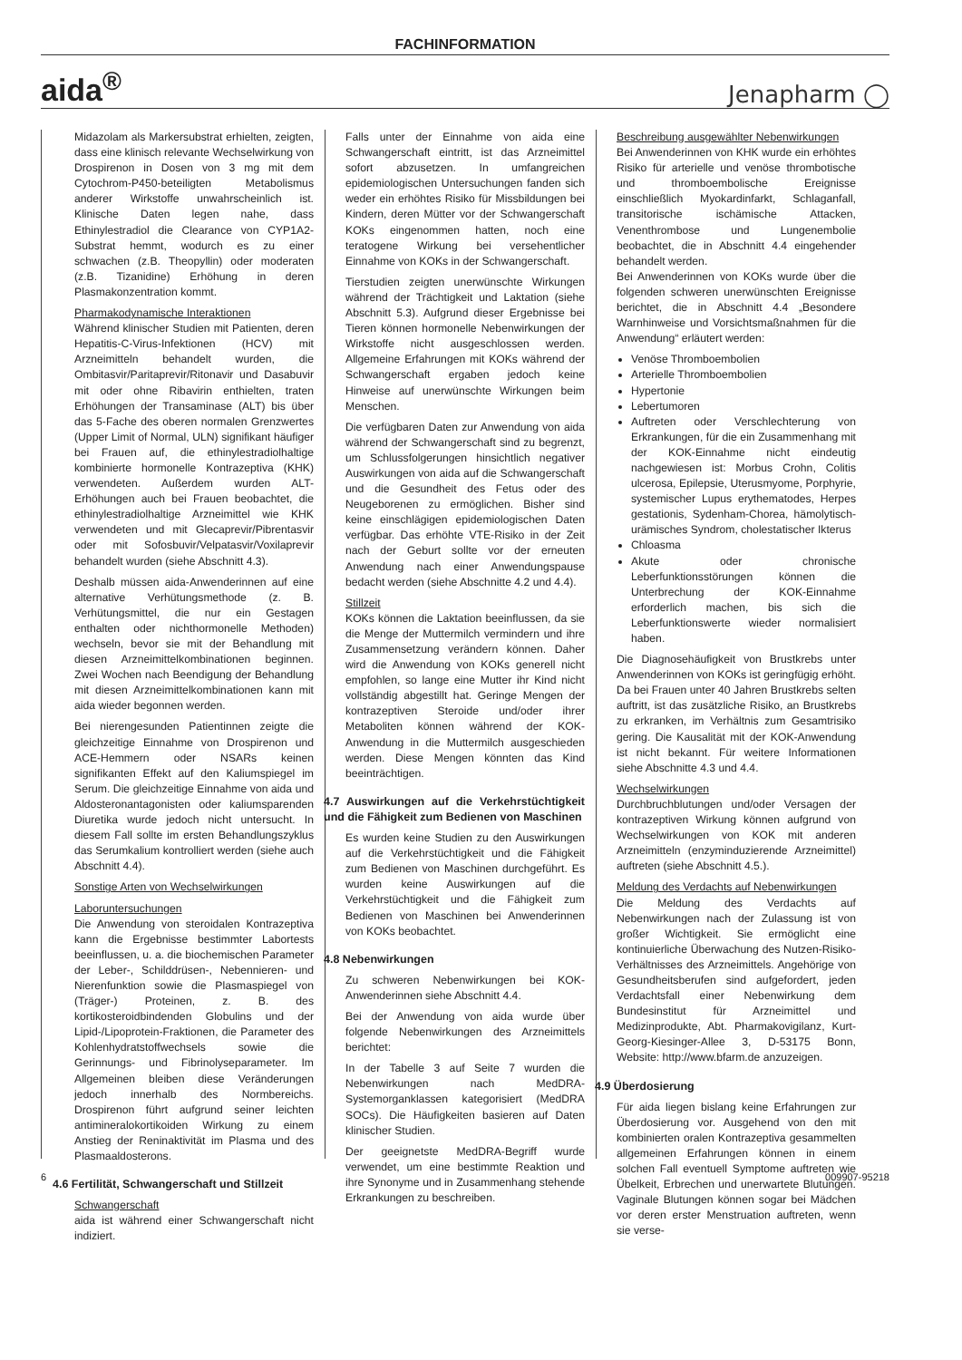FACHINFORMATION
aida<sup>®</sup> Jenapharm ◯
Midazolam als Markersubstrat erhielten, zeigten, dass eine klinisch relevante Wechselwirkung von Drospirenon in Dosen von 3 mg mit dem Cytochrom-P450-beteiligten Metabolismus anderer Wirkstoffe unwahrscheinlich ist. Klinische Daten legen nahe, dass Ethinylestradiol die Clearance von CYP1A2-Substrat hemmt, wodurch es zu einer schwachen (z.B. Theopyllin) oder moderaten (z.B. Tizanidine) Erhöhung in deren Plasmakonzentration kommt.
Pharmakodynamische Interaktionen
Während klinischer Studien mit Patienten, deren Hepatitis-C-Virus-Infektionen (HCV) mit Arzneimitteln behandelt wurden, die Ombitasvir/Paritaprevir/Ritonavir und Dasabuvir mit oder ohne Ribavirin enthielten, traten Erhöhungen der Transaminase (ALT) bis über das 5-Fache des oberen normalen Grenzwertes (Upper Limit of Normal, ULN) signifikant häufiger bei Frauen auf, die ethinylestradiolhaltige kombinierte hormonelle Kontrazeptiva (KHK) verwendeten. Außerdem wurden ALT-Erhöhungen auch bei Frauen beobachtet, die ethinylestradiolhaltige Arzneimittel wie KHK verwendeten und mit Glecaprevir/Pibrentasvir oder mit Sofosbuvir/Velpatasvir/Voxilaprevir behandelt wurden (siehe Abschnitt 4.3).
Deshalb müssen aida-Anwenderinnen auf eine alternative Verhütungsmethode (z. B. Verhütungsmittel, die nur ein Gestagen enthalten oder nichthormonelle Methoden) wechseln, bevor sie mit der Behandlung mit diesen Arzneimittelkombinationen beginnen. Zwei Wochen nach Beendigung der Behandlung mit diesen Arzneimittelkombinationen kann mit aida wieder begonnen werden.
Bei nierengesunden Patientinnen zeigte die gleichzeitige Einnahme von Drospirenon und ACE-Hemmern oder NSARs keinen signifikanten Effekt auf den Kaliumspiegel im Serum. Die gleichzeitige Einnahme von aida und Aldosteronantagonisten oder kaliumsparenden Diuretika wurde jedoch nicht untersucht. In diesem Fall sollte im ersten Behandlungszyklus das Serumkalium kontrolliert werden (siehe auch Abschnitt 4.4).
Sonstige Arten von Wechselwirkungen
Laboruntersuchungen
Die Anwendung von steroidalen Kontrazeptiva kann die Ergebnisse bestimmter Labortests beeinflussen, u. a. die biochemischen Parameter der Leber-, Schilddrüsen-, Nebennieren- und Nierenfunktion sowie die Plasmaspiegel von (Träger-) Proteinen, z. B. des kortikosteroidbindenden Globulins und der Lipid-/Lipoprotein-Fraktionen, die Parameter des Kohlenhydratstoffwechsels sowie die Gerinnungs- und Fibrinolyseparameter. Im Allgemeinen bleiben diese Veränderungen jedoch innerhalb des Normbereichs. Drospirenon führt aufgrund seiner leichten antimineralokortikoiden Wirkung zu einem Anstieg der Reninaktivität im Plasma und des Plasmaaldosterons.
4.6 Fertilität, Schwangerschaft und Stillzeit
Schwangerschaft
aida ist während einer Schwangerschaft nicht indiziert.
Falls unter der Einnahme von aida eine Schwangerschaft eintritt, ist das Arzneimittel sofort abzusetzen. In umfangreichen epidemiologischen Untersuchungen fanden sich weder ein erhöhtes Risiko für Missbildungen bei Kindern, deren Mütter vor der Schwangerschaft KOKs eingenommen hatten, noch eine teratogene Wirkung bei versehentlicher Einnahme von KOKs in der Schwangerschaft.
Tierstudien zeigten unerwünschte Wirkungen während der Trächtigkeit und Laktation (siehe Abschnitt 5.3). Aufgrund dieser Ergebnisse bei Tieren können hormonelle Nebenwirkungen der Wirkstoffe nicht ausgeschlossen werden. Allgemeine Erfahrungen mit KOKs während der Schwangerschaft ergaben jedoch keine Hinweise auf unerwünschte Wirkungen beim Menschen.
Die verfügbaren Daten zur Anwendung von aida während der Schwangerschaft sind zu begrenzt, um Schlussfolgerungen hinsichtlich negativer Auswirkungen von aida auf die Schwangerschaft und die Gesundheit des Fetus oder des Neugeborenen zu ermöglichen. Bisher sind keine einschlägigen epidemiologischen Daten verfügbar. Das erhöhte VTE-Risiko in der Zeit nach der Geburt sollte vor der erneuten Anwendung nach einer Anwendungspause bedacht werden (siehe Abschnitte 4.2 und 4.4).
Stillzeit
KOKs können die Laktation beeinflussen, da sie die Menge der Muttermilch vermindern und ihre Zusammensetzung verändern können. Daher wird die Anwendung von KOKs generell nicht empfohlen, so lange eine Mutter ihr Kind nicht vollständig abgestillt hat. Geringe Mengen der kontrazeptiven Steroide und/oder ihrer Metaboliten können während der KOK-Anwendung in die Muttermilch ausgeschieden werden. Diese Mengen könnten das Kind beeinträchtigen.
4.7 Auswirkungen auf die Verkehrstüchtigkeit und die Fähigkeit zum Bedienen von Maschinen
Es wurden keine Studien zu den Auswirkungen auf die Verkehrstüchtigkeit und die Fähigkeit zum Bedienen von Maschinen durchgeführt. Es wurden keine Auswirkungen auf die Verkehrstüchtigkeit und die Fähigkeit zum Bedienen von Maschinen bei Anwenderinnen von KOKs beobachtet.
4.8 Nebenwirkungen
Zu schweren Nebenwirkungen bei KOK-Anwenderinnen siehe Abschnitt 4.4.
Bei der Anwendung von aida wurde über folgende Nebenwirkungen des Arzneimittels berichtet:
In der Tabelle 3 auf Seite 7 wurden die Nebenwirkungen nach MedDRA-Systemorganklassen kategorisiert (MedDRA SOCs). Die Häufigkeiten basieren auf Daten klinischer Studien.
Der geeignetste MedDRA-Begriff wurde verwendet, um eine bestimmte Reaktion und ihre Synonyme und in Zusammenhang stehende Erkrankungen zu beschreiben.
Beschreibung ausgewählter Nebenwirkungen
Bei Anwenderinnen von KHK wurde ein erhöhtes Risiko für arterielle und venöse thrombotische und thromboembolische Ereignisse einschließlich Myokardinfarkt, Schlaganfall, transitorische ischämische Attacken, Venenthrombose und Lungenembolie beobachtet, die in Abschnitt 4.4 eingehender behandelt werden.
Bei Anwenderinnen von KOKs wurde über die folgenden schweren unerwünschten Ereignisse berichtet, die in Abschnitt 4.4 „Besondere Warnhinweise und Vorsichtsmaßnahmen für die Anwendung“ erläutert werden:
Venöse Thromboembolien
Arterielle Thromboembolien
Hypertonie
Lebertumoren
Auftreten oder Verschlechterung von Erkrankungen, für die ein Zusammenhang mit der KOK-Einnahme nicht eindeutig nachgewiesen ist: Morbus Crohn, Colitis ulcerosa, Epilepsie, Uterusmyome, Porphyrie, systemischer Lupus erythematodes, Herpes gestationis, Sydenham-Chorea, hämolytisch-urämisches Syndrom, cholestatischer Ikterus
Chloasma
Akute oder chronische Leberfunktionsstörungen können die Unterbrechung der KOK-Einnahme erforderlich machen, bis sich die Leberfunktionswerte wieder normalisiert haben.
Die Diagnosehäufigkeit von Brustkrebs unter Anwenderinnen von KOKs ist geringfügig erhöht. Da bei Frauen unter 40 Jahren Brustkrebs selten auftritt, ist das zusätzliche Risiko, an Brustkrebs zu erkranken, im Verhältnis zum Gesamtrisiko gering. Die Kausalität mit der KOK-Anwendung ist nicht bekannt. Für weitere Informationen siehe Abschnitte 4.3 und 4.4.
Wechselwirkungen
Durchbruchblutungen und/oder Versagen der kontrazeptiven Wirkung können aufgrund von Wechselwirkungen von KOK mit anderen Arzneimitteln (enzyminduzierende Arzneimittel) auftreten (siehe Abschnitt 4.5.).
Meldung des Verdachts auf Nebenwirkungen
Die Meldung des Verdachts auf Nebenwirkungen nach der Zulassung ist von großer Wichtigkeit. Sie ermöglicht eine kontinuierliche Überwachung des Nutzen-Risiko-Verhältnisses des Arzneimittels. Angehörige von Gesundheitsberufen sind aufgefordert, jeden Verdachtsfall einer Nebenwirkung dem Bundesinstitut für Arzneimittel und Medizinprodukte, Abt. Pharmakovigilanz, Kurt-Georg-Kiesinger-Allee 3, D-53175 Bonn, Website: http://www.bfarm.de anzuzeigen.
4.9 Überdosierung
Für aida liegen bislang keine Erfahrungen zur Überdosierung vor. Ausgehend von den mit kombinierten oralen Kontrazeptiva gesammelten allgemeinen Erfahrungen können in einem solchen Fall eventuell Symptome auftreten wie Übelkeit, Erbrechen und unerwartete Blutungen. Vaginale Blutungen können sogar bei Mädchen vor deren erster Menstruation auftreten, wenn sie verse-
6 009907-95218